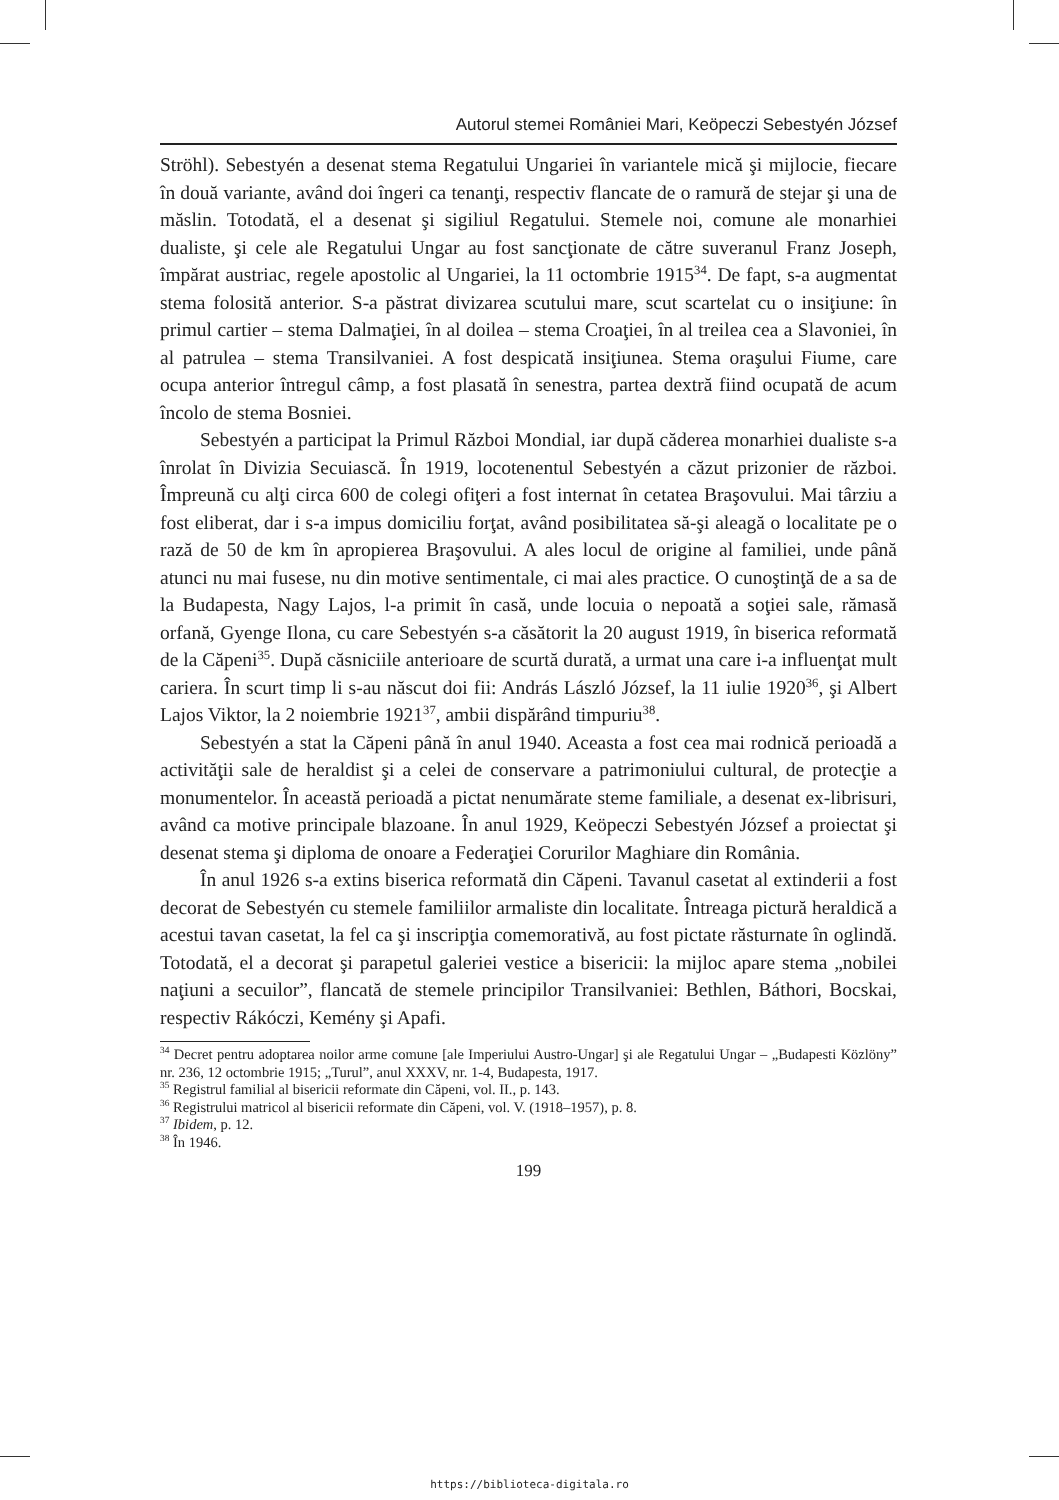Autorul stemei României Mari, Keöpeczi Sebestyén József
Ströhl). Sebestyén a desenat stema Regatului Ungariei în variantele mică şi mijlocie, fiecare în două variante, având doi îngeri ca tenanţi, respectiv flancate de o ramură de stejar şi una de măslin. Totodată, el a desenat şi sigiliul Regatului. Stemele noi, comune ale monarhiei dualiste, şi cele ale Regatului Ungar au fost sancţionate de către suveranul Franz Joseph, împărat austriac, regele apostolic al Ungariei, la 11 octombrie 1915<sup>34</sup>. De fapt, s-a augmentat stema folosită anterior. S-a păstrat divizarea scutului mare, scut scartelat cu o insiţiune: în primul cartier – stema Dalmaţiei, în al doilea – stema Croaţiei, în al treilea cea a Slavoniei, în al patrulea – stema Transilvaniei. A fost despicată insiţiunea. Stema oraşului Fiume, care ocupa anterior întregul câmp, a fost plasată în senestra, partea dextră fiind ocupată de acum încolo de stema Bosniei.
Sebestyén a participat la Primul Război Mondial, iar după căderea monarhiei dualiste s-a înrolat în Divizia Secuiască. În 1919, locotenentul Sebestyén a căzut prizonier de război. Împreună cu alţi circa 600 de colegi ofiţeri a fost internat în cetatea Braşovului. Mai târziu a fost eliberat, dar i s-a impus domiciliu forţat, având posibilitatea să-şi aleagă o localitate pe o rază de 50 de km în apropierea Braşovului. A ales locul de origine al familiei, unde până atunci nu mai fusese, nu din motive sentimentale, ci mai ales practice. O cunoştinţă de a sa de la Budapesta, Nagy Lajos, l-a primit în casă, unde locuia o nepoată a soţiei sale, rămasă orfană, Gyenge Ilona, cu care Sebestyén s-a căsătorit la 20 august 1919, în biserica reformată de la Căpeni<sup>35</sup>. După căsniciile anterioare de scurtă durată, a urmat una care i-a influenţat mult cariera. În scurt timp li s-au născut doi fii: András László József, la 11 iulie 1920<sup>36</sup>, şi Albert Lajos Viktor, la 2 noiembrie 1921<sup>37</sup>, ambii dispărând timpuriu<sup>38</sup>.
Sebestyén a stat la Căpeni până în anul 1940. Aceasta a fost cea mai rodnică perioadă a activităţii sale de heraldist şi a celei de conservare a patrimoniului cultural, de protecţie a monumentelor. În această perioadă a pictat nenumărate steme familiale, a desenat ex-librisuri, având ca motive principale blazoane. În anul 1929, Keöpeczi Sebestyén József a proiectat şi desenat stema şi diploma de onoare a Federaţiei Corurilor Maghiare din România.
În anul 1926 s-a extins biserica reformată din Căpeni. Tavanul casetat al extinderii a fost decorat de Sebestyén cu stemele familiilor armaliste din localitate. Întreaga pictură heraldică a acestui tavan casetat, la fel ca şi inscripţia comemorativă, au fost pictate răsturnate în oglindă. Totodată, el a decorat şi parapetul galeriei vestice a bisericii: la mijloc apare stema „nobilei naţiuni a secuilor”, flancată de stemele principilor Transilvaniei: Bethlen, Báthori, Bocskai, respectiv Rákóczi, Kemény şi Apafi.
<sup>34</sup> Decret pentru adoptarea noilor arme comune [ale Imperiului Austro-Ungar] şi ale Regatului Ungar – „Budapesti Közlöny” nr. 236, 12 octombrie 1915; „Turul”, anul XXXV, nr. 1-4, Budapesta, 1917.
<sup>35</sup> Registrul familial al bisericii reformate din Căpeni, vol. II., p. 143.
<sup>36</sup> Registrului matricol al bisericii reformate din Căpeni, vol. V. (1918–1957), p. 8.
<sup>37</sup> Ibidem, p. 12.
<sup>38</sup> În 1946.
199
https://biblioteca-digitala.ro